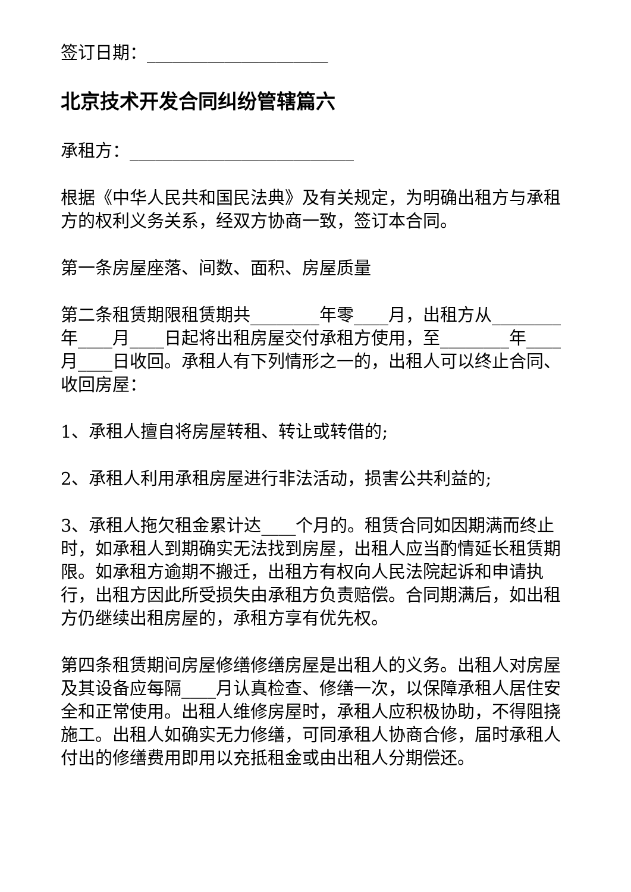签订日期：_____________________
北京技术开发合同纠纷管辖篇六
承租方：__________________________
根据《中华人民共和国民法典》及有关规定，为明确出租方与承租方的权利义务关系，经双方协商一致，签订本合同。
第一条房屋座落、间数、面积、房屋质量
第二条租赁期限租赁期共________年零____月，出租方从________年____月____日起将出租房屋交付承租方使用，至________年____月____日收回。承租人有下列情形之一的，出租人可以终止合同、收回房屋：
1、承租人擅自将房屋转租、转让或转借的;
2、承租人利用承租房屋进行非法活动，损害公共利益的;
3、承租人拖欠租金累计达____个月的。租赁合同如因期满而终止时，如承租人到期确实无法找到房屋，出租人应当酌情延长租赁期限。如承租方逾期不搬迁，出租方有权向人民法院起诉和申请执行，出租方因此所受损失由承租方负责赔偿。合同期满后，如出租方仍继续出租房屋的，承租方享有优先权。
第四条租赁期间房屋修缮修缮房屋是出租人的义务。出租人对房屋及其设备应每隔____月认真检查、修缮一次，以保障承租人居住安全和正常使用。出租人维修房屋时，承租人应积极协助，不得阻挠施工。出租人如确实无力修缮，可同承租人协商合修，届时承租人付出的修缮费用即用以充抵租金或由出租人分期偿还。